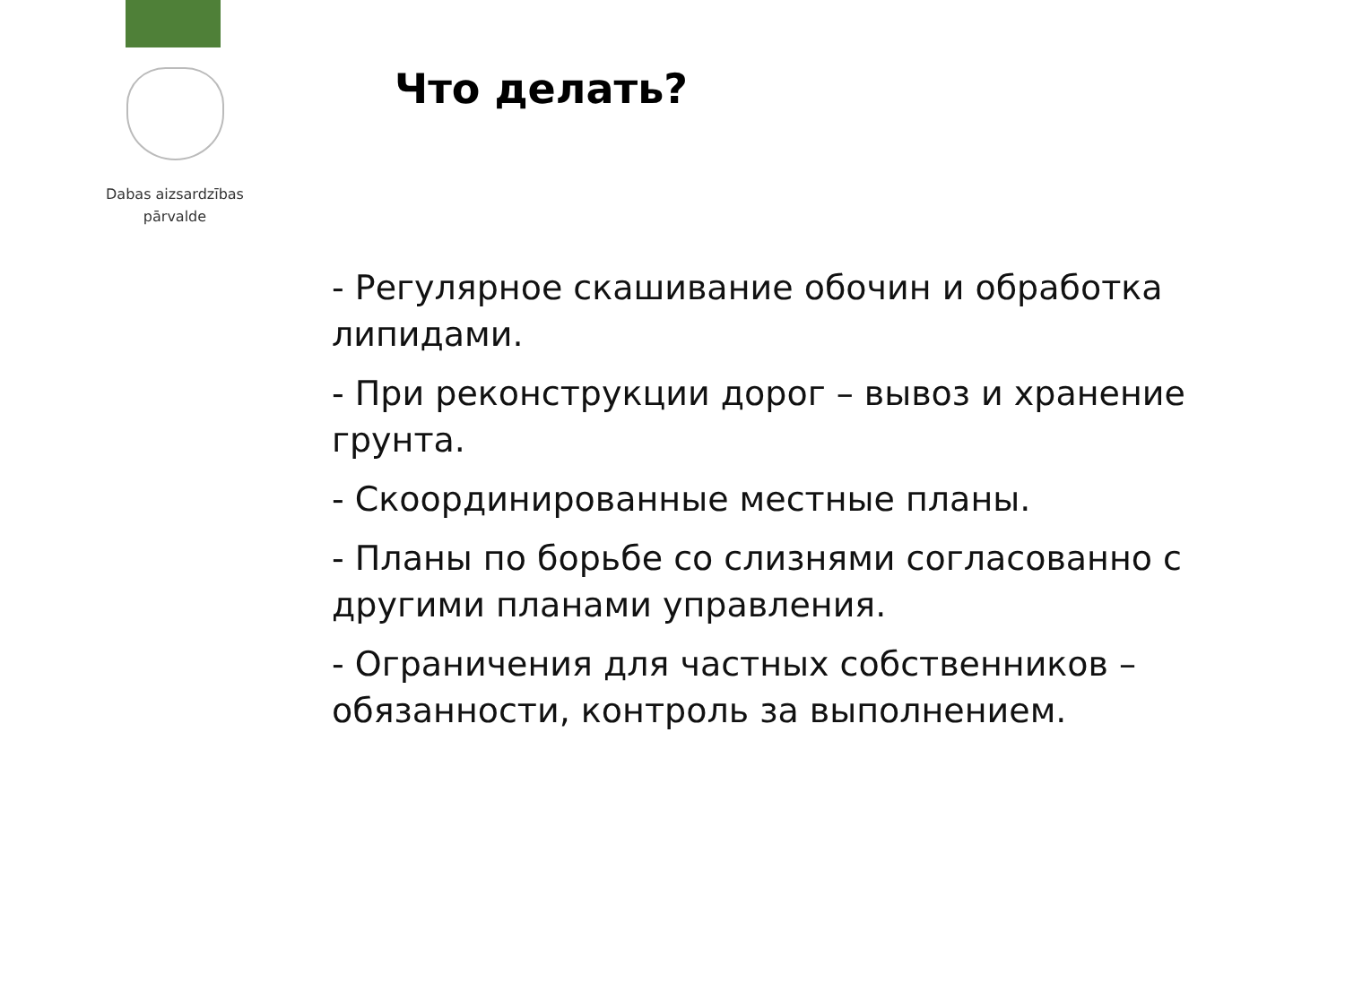Dabas aizsardzības
pārvalde
Что делать?
- Регулярное скашивание обочин и обработка липидами.
- При реконструкции дорог – вывоз и хранение грунта.
- Скоординированные местные планы.
- Планы по борьбе со слизнями согласованно с другими планами управления.
- Ограничения для частных собственников – обязанности, контроль за выполнением.